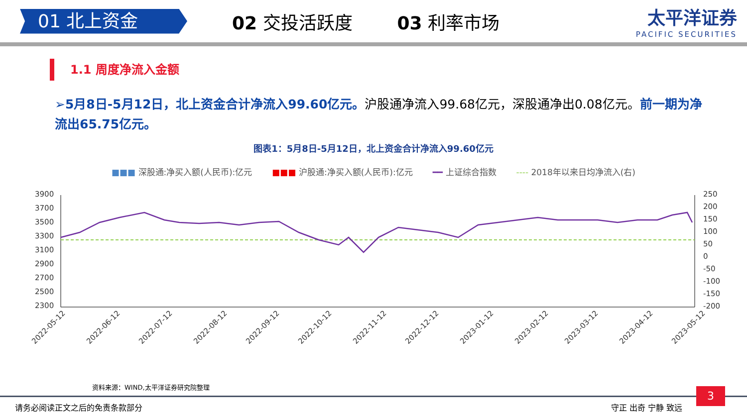01 北上资金
02 交投活跃度 03 利率市场 太平洋证券
PACIFIC SECURITIES
1.1 周度净流入金额
➢5月8日-5月12日，北上资金合计净流入99.60亿元。沪股通净流入99.68亿元，深股通净出0.08亿元。前一期为净流出65.75亿元。
图表1：5月8日-5月12日，北上资金合计净流入99.60亿元
■■■ 深股通:净买入额(人民币):亿元 ■■■ 沪股通:净买入额(人民币):亿元 ━━ 上证综合指数 ---- 2018年以来日均净流入(右)
3900
3700
3500
3300
3100
2900
2700
2500
2300
250
200
150
100
50
0
-50
-100
-150
-200
2022-05-12
2022-06-12
2022-07-12
2022-08-12
2022-09-12
2022-10-12
2022-11-12
2022-12-12
2023-01-12
2023-02-12
2023-03-12
2023-04-12
2023-05-12
资料来源：WIND,太平洋证券研究院整理
请务必阅读正文之后的免责条款部分 守正 出奇 宁静 致远
3